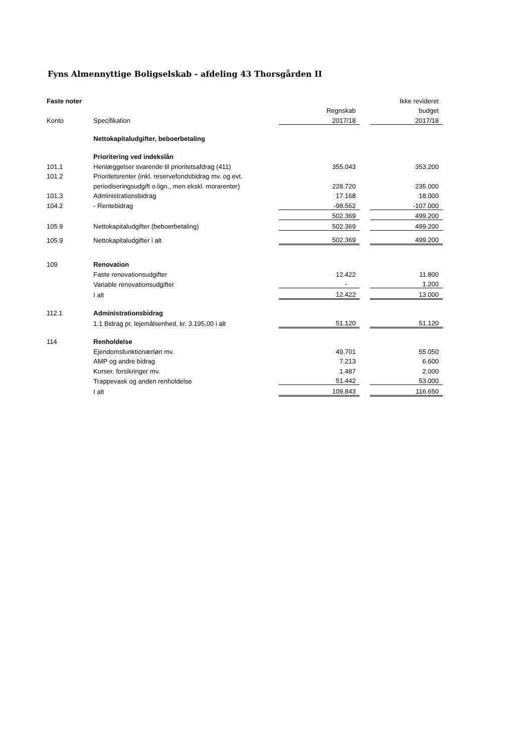Fyns Almennyttige Boligselskab - afdeling 43 Thorsgården II
| Faste noter | | | | Ikke revideret |
| --- | --- | --- | --- | --- |
| | | Regnskab | | budget |
| Konto | Specifikation | 2017/18 | | 2017/18 |
| | Nettokapitaludgifter, beboerbetaling | | | |
| | Prioritering ved indekslån | | | |
| 101.1 | Henlæggelser svarende til prioritetsafdrag (411) | 355.043 | | 353.200 |
| 101.2 | Prioritetsrenter (inkl. reservefondsbidrag mv. og evt. | | | |
| | periodiseringsudgift o.lign., men ekskl. morarenter) | 228.720 | | 235.000 |
| 101.3 | Administrationsbidrag | 17.168 | | 18.000 |
| 104.2 | - Rentebidrag | -98.562 | | -107.000 |
| | | 502.369 | | 499.200 |
| 105.9 | Nettokapitaludgifter (beboerbetaling) | 502.369 | | 499.200 |
| 105.9 | Nettokapitaludgifter i alt | 502.369 | | 499.200 |
| 109 | Renovation | | | |
| | Faste renovationsudgifter | 12.422 | | 11.800 |
| | Variable renovationsudgifter | - | | 1.200 |
| | I alt | 12.422 | | 13.000 |
| 112.1 | Administrationsbidrag | | | |
| | 1.1 Bidrag pr. lejemålsenhed, kr. 3.195,00 i alt | 51.120 | | 51.120 |
| 114 | Renholdelse | | | |
| | Ejendomsfunktionærløn mv. | 49.701 | | 55.050 |
| | AMP og andre bidrag | 7.213 | | 6.600 |
| | Kurser, forsikringer mv. | 1.487 | | 2.000 |
| | Trappevask og anden renholdelse | 51.442 | | 53.000 |
| | I alt | 109.843 | | 116.650 |